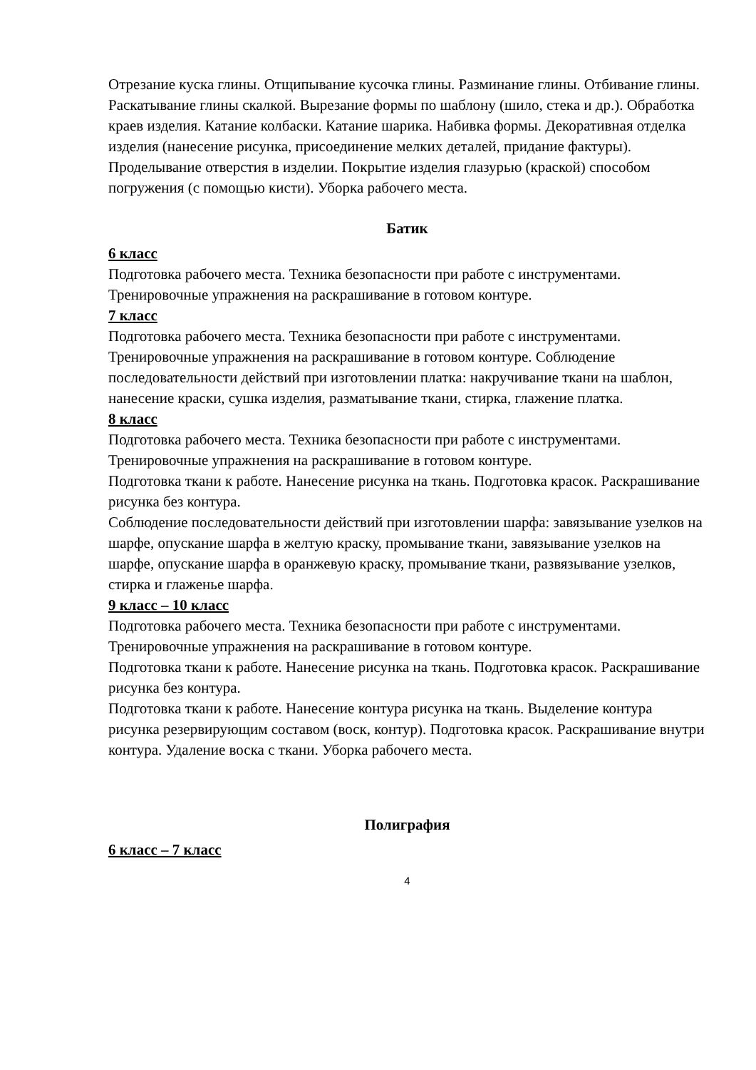Отрезание куска глины. Отщипывание кусочка глины. Разминание глины. Отбивание глины. Раскатывание глины скалкой. Вырезание формы по шаблону (шило, стека и др.). Обработка краев изделия. Катание колбаски. Катание шарика. Набивка формы. Декоративная отделка изделия (нанесение рисунка, присоединение мелких деталей, придание фактуры). Проделывание отверстия в изделии. Покрытие изделия глазурью (краской) способом погружения (с помощью кисти). Уборка рабочего места.
Батик
6 класс
Подготовка рабочего места. Техника безопасности при работе с инструментами. Тренировочные упражнения на раскрашивание в готовом контуре.
7 класс
Подготовка рабочего места. Техника безопасности при работе с инструментами. Тренировочные упражнения на раскрашивание в готовом контуре. Соблюдение последовательности действий при изготовлении платка: накручивание ткани на шаблон, нанесение краски, сушка изделия, разматывание ткани, стирка, глажение платка.
8 класс
Подготовка рабочего места. Техника безопасности при работе с инструментами. Тренировочные упражнения на раскрашивание в готовом контуре.
Подготовка ткани к работе. Нанесение рисунка на ткань. Подготовка красок. Раскрашивание рисунка без контура.
Соблюдение последовательности действий при изготовлении шарфа: завязывание узелков на шарфе, опускание шарфа в желтую краску, промывание ткани, завязывание узелков на шарфе, опускание шарфа в оранжевую краску, промывание ткани, развязывание узелков, стирка и глаженье шарфа.
9 класс – 10 класс
Подготовка рабочего места. Техника безопасности при работе с инструментами. Тренировочные упражнения на раскрашивание в готовом контуре.
Подготовка ткани к работе. Нанесение рисунка на ткань. Подготовка красок. Раскрашивание рисунка без контура.
Подготовка ткани к работе. Нанесение контура рисунка на ткань. Выделение контура рисунка резервирующим составом (воск, контур). Подготовка красок. Раскрашивание внутри контура. Удаление воска с ткани. Уборка рабочего места.
Полиграфия
6 класс – 7 класс
4